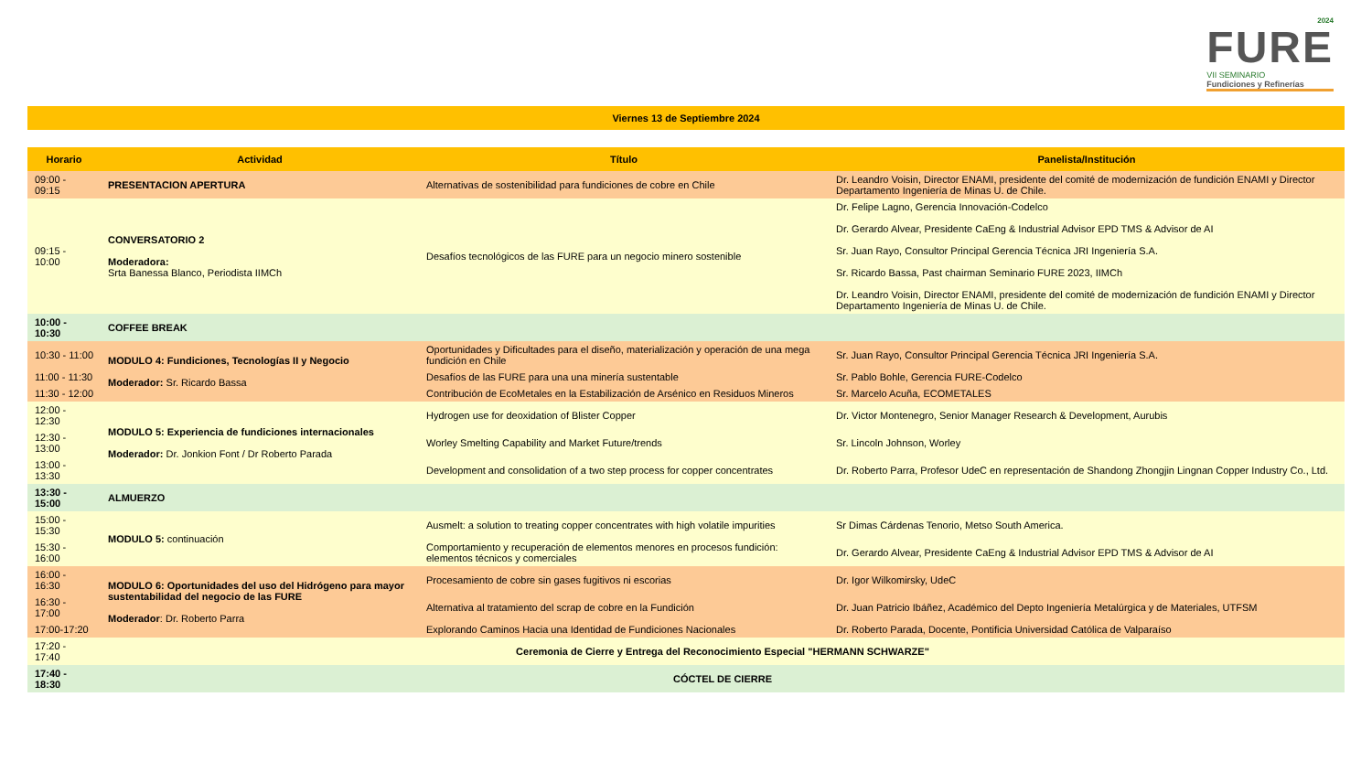2024
FURE
VII SEMINARIO
Fundiciones y Refinerías
Viernes 13 de Septiembre 2024
| Horario | Actividad | Título | Panelista/Institución |
| --- | --- | --- | --- |
| 09:00 - 09:15 | PRESENTACION APERTURA | Alternativas de sostenibilidad para fundiciones de cobre en Chile | Dr. Leandro Voisin, Director ENAMI, presidente del comité de modernización de fundición ENAMI y Director Departamento Ingeniería de Minas U. de Chile. |
| 09:15 - 10:00 | CONVERSATORIO 2 Moderadora: Srta Banessa Blanco, Periodista IIMCh | Desafíos tecnológicos de las FURE para un negocio minero sostenible | Dr. Felipe Lagno, Gerencia Innovación-Codelco Dr. Gerardo Alvear, Presidente CaEng & Industrial Advisor EPD TMS & Advisor de AI Sr. Juan Rayo, Consultor Principal Gerencia Técnica JRI Ingeniería S.A. Sr. Ricardo Bassa, Past chairman Seminario FURE 2023, IIMCh Dr. Leandro Voisin, Director ENAMI, presidente del comité de modernización de fundición ENAMI y Director Departamento Ingeniería de Minas U. de Chile. |
| 10:00 - 10:30 | COFFEE BREAK | | |
| 10:30 - 11:00 | MODULO 4: Fundiciones, Tecnologías II y Negocio Moderador: Sr. Ricardo Bassa | Oportunidades y Dificultades para el diseño, materialización y operación de una mega fundición en Chile | Sr. Juan Rayo, Consultor Principal Gerencia Técnica JRI Ingeniería S.A. |
| 11:00 - 11:30 | | Desafíos de las FURE para una una minería sustentable | Sr. Pablo Bohle, Gerencia FURE-Codelco |
| 11:30 - 12:00 | | Contribución de EcoMetales en la Estabilización de Arsénico en Residuos Mineros | Sr. Marcelo Acuña, ECOMETALES |
| 12:00 - 12:30 | MODULO 5: Experiencia de fundiciones internacionales Moderador: Dr. Jonkion Font / Dr Roberto Parada | Hydrogen use for deoxidation of Blister Copper | Dr. Victor Montenegro, Senior Manager Research & Development, Aurubis |
| 12:30 - 13:00 | | Worley Smelting Capability and Market Future/trends | Sr. Lincoln Johnson, Worley |
| 13:00 - 13:30 | | Development and consolidation of a two step process for copper concentrates | Dr. Roberto Parra, Profesor UdeC en representación de Shandong Zhongjin Lingnan Copper Industry Co., Ltd. |
| 13:30 - 15:00 | ALMUERZO | | |
| 15:00 - 15:30 | MODULO 5: continuación | Ausmelt: a solution to treating copper concentrates with high volatile impurities | Sr Dimas Cárdenas Tenorio, Metso South America. |
| 15:30 - 16:00 | | Comportamiento y recuperación de elementos menores en procesos fundición: elementos técnicos y comerciales | Dr. Gerardo Alvear, Presidente CaEng & Industrial Advisor EPD TMS & Advisor de AI |
| 16:00 - 16:30 | MODULO 6: Oportunidades del uso del Hidrógeno para mayor sustentabilidad del negocio de las FURE Moderador : Dr. Roberto Parra | Procesamiento de cobre sin gases fugitivos ni escorias | Dr. Igor Wilkomirsky, UdeC |
| 16:30 - 17:00 | | Alternativa al tratamiento del scrap de cobre en la Fundición | Dr. Juan Patricio Ibáñez, Académico del Depto Ingeniería Metalúrgica y de Materiales, UTFSM |
| 17:00-17:20 | | Explorando Caminos Hacia una Identidad de Fundiciones Nacionales | Dr. Roberto Parada, Docente, Pontificia Universidad Católica de Valparaíso |
| 17:20 - 17:40 | Ceremonia de Cierre y Entrega del Reconocimiento Especial "HERMANN SCHWARZE" | | |
| 17:40 - 18:30 | CÓCTEL DE CIERRE | | |